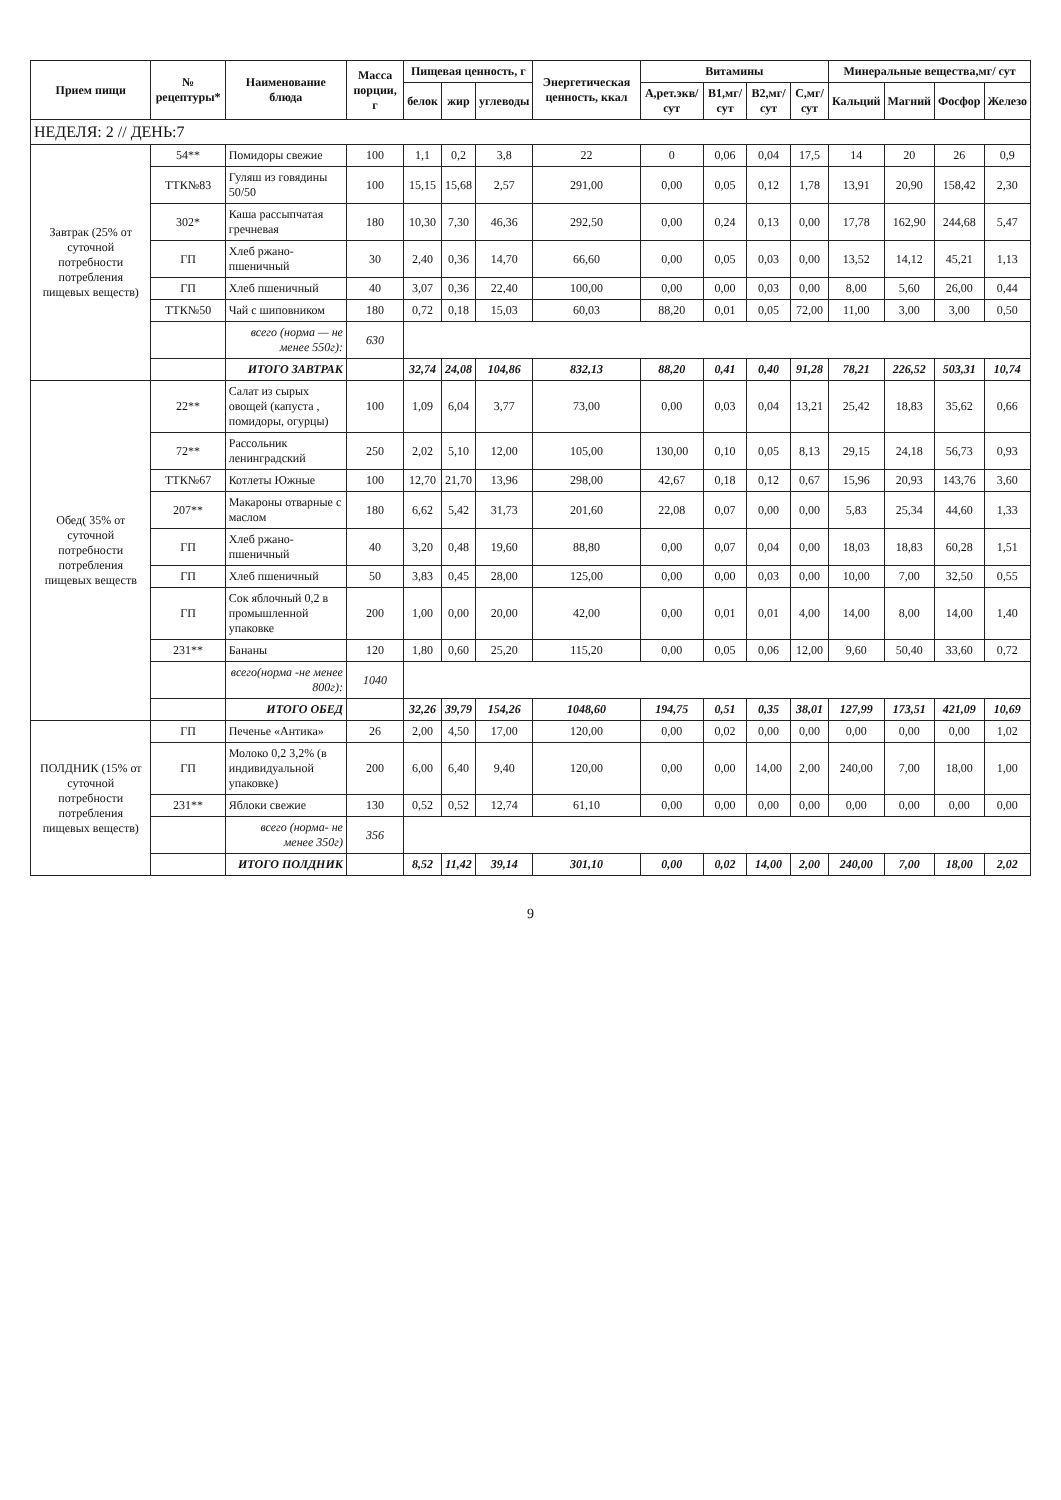| Прием пищи | № рецептуры* | Наименование блюда | Масса порции, г | Пищевая ценность, г | | | Энергетическая ценность, ккал | Витамины | | | | Минеральные вещества,мг/ сут | | | |
| --- | --- | --- | --- | --- | --- | --- | --- | --- | --- | --- | --- | --- | --- | --- | --- |
| | | | | белок | жир | углеводы | | А,рет.экв/сут | В1,мг/сут | В2,мг/сут | С,мг/сут | Кальций | Магний | Фосфор | Железо |
| НЕДЕЛЯ: 2 // ДЕНЬ:7 | | | | | | | | | | | | | | | |
| Завтрак (25% от суточной потребности потребления пищевых веществ) | 54** | Помидоры свежие | 100 | 1,1 | 0,2 | 3,8 | 22 | 0 | 0,06 | 0,04 | 17,5 | 14 | 20 | 26 | 0,9 |
| | ТТК№83 | Гуляш из говядины 50/50 | 100 | 15,15 | 15,68 | 2,57 | 291,00 | 0,00 | 0,05 | 0,12 | 1,78 | 13,91 | 20,90 | 158,42 | 2,30 |
| | 302* | Каша рассыпчатая гречневая | 180 | 10,30 | 7,30 | 46,36 | 292,50 | 0,00 | 0,24 | 0,13 | 0,00 | 17,78 | 162,90 | 244,68 | 5,47 |
| | ГП | Хлеб ржано-пшеничный | 30 | 2,40 | 0,36 | 14,70 | 66,60 | 0,00 | 0,05 | 0,03 | 0,00 | 13,52 | 14,12 | 45,21 | 1,13 |
| | ГП | Хлеб пшеничный | 40 | 3,07 | 0,36 | 22,40 | 100,00 | 0,00 | 0,00 | 0,03 | 0,00 | 8,00 | 5,60 | 26,00 | 0,44 |
| | ТТК№50 | Чай с шиповником | 180 | 0,72 | 0,18 | 15,03 | 60,03 | 88,20 | 0,01 | 0,05 | 72,00 | 11,00 | 3,00 | 3,00 | 0,50 |
| | | всего (норма — не менее 550г): | 630 | | | | | | | | | | | | |
| | | ИТОГО ЗАВТРАК | | 32,74 | 24,08 | 104,86 | 832,13 | 88,20 | 0,41 | 0,40 | 91,28 | 78,21 | 226,52 | 503,31 | 10,74 |
| Обед( 35% от суточной потребности потребления пищевых веществ | 22** | Салат из сырых овощей (капуста , помидоры, огурцы) | 100 | 1,09 | 6,04 | 3,77 | 73,00 | 0,00 | 0,03 | 0,04 | 13,21 | 25,42 | 18,83 | 35,62 | 0,66 |
| | 72** | Рассольник ленинградский | 250 | 2,02 | 5,10 | 12,00 | 105,00 | 130,00 | 0,10 | 0,05 | 8,13 | 29,15 | 24,18 | 56,73 | 0,93 |
| | ТТК№67 | Котлеты Южные | 100 | 12,70 | 21,70 | 13,96 | 298,00 | 42,67 | 0,18 | 0,12 | 0,67 | 15,96 | 20,93 | 143,76 | 3,60 |
| | 207** | Макароны отварные с маслом | 180 | 6,62 | 5,42 | 31,73 | 201,60 | 22,08 | 0,07 | 0,00 | 0,00 | 5,83 | 25,34 | 44,60 | 1,33 |
| | ГП | Хлеб ржано-пшеничный | 40 | 3,20 | 0,48 | 19,60 | 88,80 | 0,00 | 0,07 | 0,04 | 0,00 | 18,03 | 18,83 | 60,28 | 1,51 |
| | ГП | Хлеб пшеничный | 50 | 3,83 | 0,45 | 28,00 | 125,00 | 0,00 | 0,00 | 0,03 | 0,00 | 10,00 | 7,00 | 32,50 | 0,55 |
| | ГП | Сок яблочный 0,2 в промышленной упаковке | 200 | 1,00 | 0,00 | 20,00 | 42,00 | 0,00 | 0,01 | 0,01 | 4,00 | 14,00 | 8,00 | 14,00 | 1,40 |
| | 231** | Бананы | 120 | 1,80 | 0,60 | 25,20 | 115,20 | 0,00 | 0,05 | 0,06 | 12,00 | 9,60 | 50,40 | 33,60 | 0,72 |
| | | всего(норма -не менее 800г): | 1040 | | | | | | | | | | | | |
| | | ИТОГО ОБЕД | | 32,26 | 39,79 | 154,26 | 1048,60 | 194,75 | 0,51 | 0,35 | 38,01 | 127,99 | 173,51 | 421,09 | 10,69 |
| ПОЛДНИК (15% от суточной потребности потребления пищевых веществ) | ГП | Печенье «Антика» | 26 | 2,00 | 4,50 | 17,00 | 120,00 | 0,00 | 0,02 | 0,00 | 0,00 | 0,00 | 0,00 | 0,00 | 1,02 |
| | ГП | Молоко 0,2 3,2% (в индивидуальной упаковке) | 200 | 6,00 | 6,40 | 9,40 | 120,00 | 0,00 | 0,00 | 14,00 | 2,00 | 240,00 | 7,00 | 18,00 | 1,00 |
| | 231** | Яблоки свежие | 130 | 0,52 | 0,52 | 12,74 | 61,10 | 0,00 | 0,00 | 0,00 | 0,00 | 0,00 | 0,00 | 0,00 | 0,00 |
| | | всего (норма- не менее 350г) | 356 | | | | | | | | | | | | |
| | | ИТОГО ПОЛДНИК | | 8,52 | 11,42 | 39,14 | 301,10 | 0,00 | 0,02 | 14,00 | 2,00 | 240,00 | 7,00 | 18,00 | 2,02 |
9